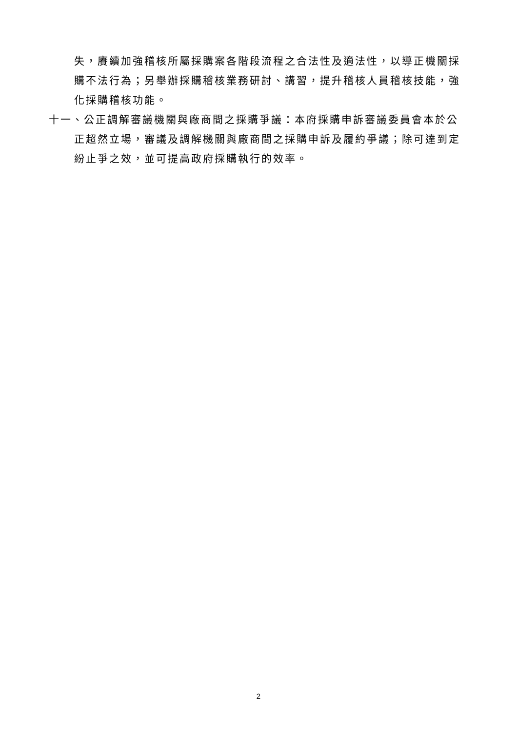失，賡續加強稽核所屬採購案各階段流程之合法性及適法性，以導正機關採購不法行為；另舉辦採購稽核業務研討、講習，提升稽核人員稽核技能，強化採購稽核功能。
十一、公正調解審議機關與廠商間之採購爭議：本府採購申訴審議委員會本於公正超然立場，審議及調解機關與廠商間之採購申訴及履約爭議；除可達到定紛止爭之效，並可提高政府採購執行的效率。
2